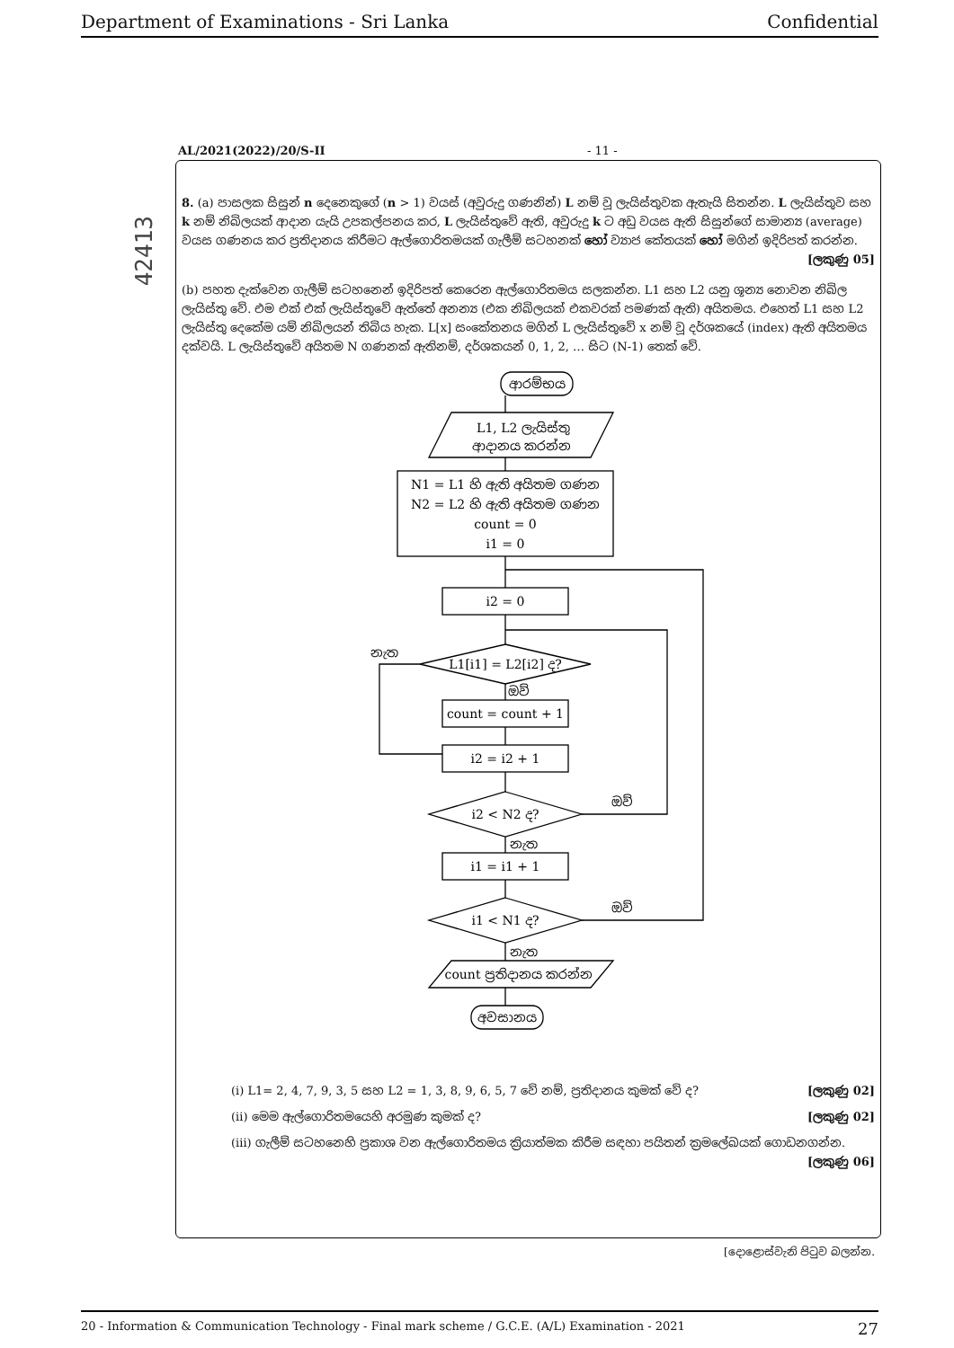Department of Examinations - Sri Lanka Confidential
42413
AL/2021(2022)/20/S-II - 11 -
8. (a) පාසලක සිසුන් n දෙනෙකුගේ (n > 1) වයස් (අවුරුදු ගණනින්) L නම් වූ ලැයිස්තුවක ඇතැයි සිතන්න. L ලැයිස්තුව සහ k නම් නිඛිලයක් ආදාන යැයි උපකල්පනය කර, L ලැයිස්තුවේ ඇති, අවුරුදු k ට අඩු වයස ඇති සිසුන්ගේ සාමාන්‍ය (average) වයස ගණනය කර ප්‍රතිදානය කිරීමට ඇල්ගොරිතමයක් ගැලීම් සටහනක් හෝ ව්‍යාජ කේතයක් හෝ මගින් ඉදිරිපත් කරන්න.
[ලකුණු 05]
(b) පහත දැක්වෙන ගැලීම් සටහනෙන් ඉදිරිපත් කෙරෙන ඇල්ගොරිතමය සලකන්න. L1 සහ L2 යනු ශූන්‍ය නොවන නිඛිල ලැයිස්තු වේ. එම එක් එක් ලැයිස්තුවේ ඇත්තේ අනන්‍ය (එක නිඛිලයක් එකවරක් පමණක් ඇති) අයිතමය. එහෙත් L1 සහ L2 ලැයිස්තු දෙකේම යම් නිඛිලයන් තිබිය හැක. L[x] සංකේතනය මගින් L ලැයිස්තුවේ x නම් වූ දර්ශකයේ (index) ඇති අයිතමය දක්වයි. L ලැයිස්තුවේ අයිතම N ගණනක් ඇතිනම්, දර්ශකයන් 0, 1, 2, … සිට (N-1) තෙක් වේ.
ආරම්භය
L1, L2 ලැයිස්තු
ආදානය කරන්න
N1 = L1 හි ඇති අයිතම ගණන
N2 = L2 හි ඇති අයිතම ගණන
count = 0
i1 = 0
i2 = 0
L1[i1] = L2[i2] ද?
නැත
ඔව්
count = count + 1
i2 = i2 + 1
i2 < N2 ද?
ඔව්
නැත
i1 = i1 + 1
i1 < N1 ද?
ඔව්
නැත
count ප්‍රතිදානය කරන්න
අවසානය
(i) L1= 2, 4, 7, 9, 3, 5 සහ L2 = 1, 3, 8, 9, 6, 5, 7 වේ නම්, ප්‍රතිදානය කුමක් වේ ද? [ලකුණු 02]
(ii) මෙම ඇල්ගොරිතමයෙහි අරමුණ කුමක් ද? [ලකුණු 02]
(iii) ගැලීම් සටහනෙහි ප්‍රකාශ වන ඇල්ගොරිතමය ක්‍රියාත්මක කිරීම සඳහා පයිතන් ක්‍රමලේඛයක් ගොඩනගන්න. [ලකුණු 06]
[දොළොස්වැනි පිටුව බලන්න.
20 - Information & Communication Technology - Final mark scheme / G.C.E. (A/L) Examination - 2021 27